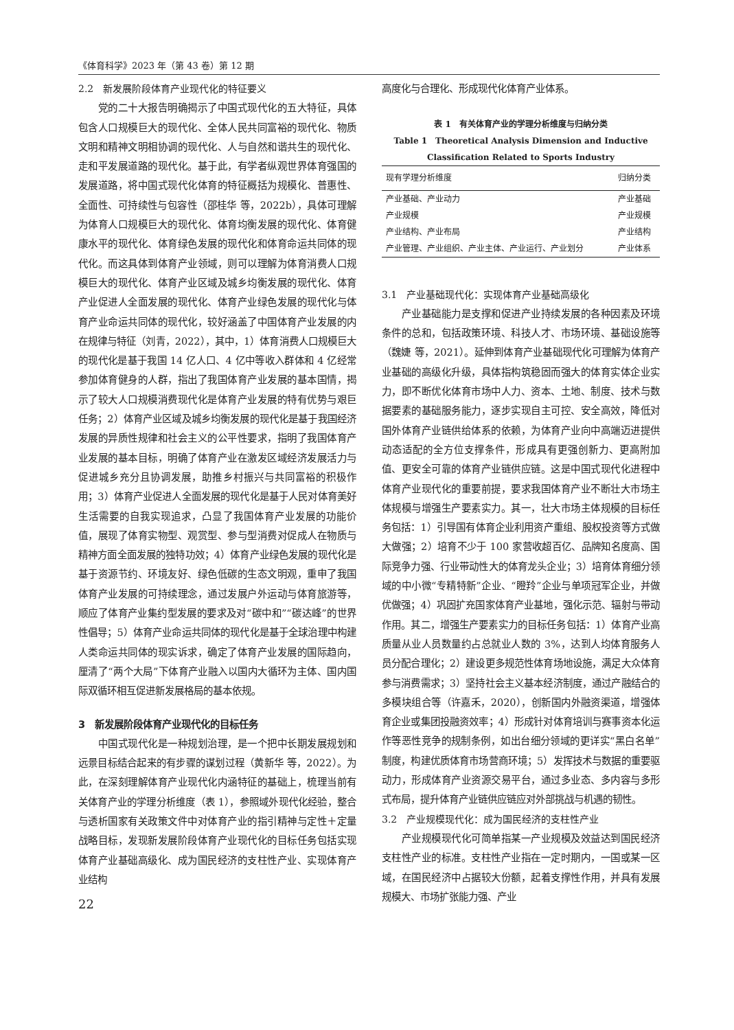《体育科学》2023 年（第 43 卷）第 12 期
2.2　新发展阶段体育产业现代化的特征要义
党的二十大报告明确揭示了中国式现代化的五大特征，具体包含人口规模巨大的现代化、全体人民共同富裕的现代化、物质文明和精神文明相协调的现代化、人与自然和谐共生的现代化、走和平发展道路的现代化。基于此，有学者纵观世界体育强国的发展道路，将中国式现代化体育的特征概括为规模化、普惠性、全面性、可持续性与包容性（邵桂华 等，2022b），具体可理解为体育人口规模巨大的现代化、体育均衡发展的现代化、体育健康水平的现代化、体育绿色发展的现代化和体育命运共同体的现代化。而这具体到体育产业领域，则可以理解为体育消费人口规模巨大的现代化、体育产业区域及城乡均衡发展的现代化、体育产业促进人全面发展的现代化、体育产业绿色发展的现代化与体育产业命运共同体的现代化，较好涵盖了中国体育产业发展的内在规律与特征（刘青，2022），其中，1）体育消费人口规模巨大的现代化是基于我国 14 亿人口、4 亿中等收入群体和 4 亿经常参加体育健身的人群，指出了我国体育产业发展的基本国情，揭示了较大人口规模消费现代化是体育产业发展的特有优势与艰巨任务；2）体育产业区域及城乡均衡发展的现代化是基于我国经济发展的异质性规律和社会主义的公平性要求，指明了我国体育产业发展的基本目标，明确了体育产业在激发区域经济发展活力与促进城乡充分且协调发展，助推乡村振兴与共同富裕的积极作用；3）体育产业促进人全面发展的现代化是基于人民对体育美好生活需要的自我实现追求，凸显了我国体育产业发展的功能价值，展现了体育实物型、观赏型、参与型消费对促成人在物质与精神方面全面发展的独特功效；4）体育产业绿色发展的现代化是基于资源节约、环境友好、绿色低碳的生态文明观，重申了我国体育产业发展的可持续理念，通过发展户外运动与体育旅游等，顺应了体育产业集约型发展的要求及对“碳中和”“碳达峰”的世界性倡导；5）体育产业命运共同体的现代化是基于全球治理中构建人类命运共同体的现实诉求，确定了体育产业发展的国际趋向，厘清了“两个大局”下体育产业融入以国内大循环为主体、国内国际双循环相互促进新发展格局的基本依规。
3　新发展阶段体育产业现代化的目标任务
中国式现代化是一种规划治理，是一个把中长期发展规划和远景目标结合起来的有步骤的谋划过程（黄新华 等，2022）。为此，在深刻理解体育产业现代化内涵特征的基础上，梳理当前有关体育产业的学理分析维度（表 1），参照域外现代化经验，整合与透析国家有关政策文件中对体育产业的指引精神与定性＋定量战略目标，发现新发展阶段体育产业现代化的目标任务包括实现体育产业基础高级化、成为国民经济的支柱性产业、实现体育产业结构
22
高度化与合理化、形成现代化体育产业体系。
表 1　有关体育产业的学理分析维度与归纳分类
Table 1　Theoretical Analysis Dimension and Inductive
Classification Related to Sports Industry
| 现有学理分析维度 | 归纳分类 |
| --- | --- |
| 产业基础、产业动力 | 产业基础 |
| 产业规模 | 产业规模 |
| 产业结构、产业布局 | 产业结构 |
| 产业管理、产业组织、产业主体、产业运行、产业划分 | 产业体系 |
3.1　产业基础现代化：实现体育产业基础高级化
产业基础能力是支撑和促进产业持续发展的各种因素及环境条件的总和，包括政策环境、科技人才、市场环境、基础设施等（魏婕 等，2021）。延伸到体育产业基础现代化可理解为体育产业基础的高级化升级，具体指构筑稳固而强大的体育实体企业实力，即不断优化体育市场中人力、资本、土地、制度、技术与数据要素的基础服务能力，逐步实现自主可控、安全高效，降低对国外体育产业链供给体系的依赖，为体育产业向中高端迈进提供动态适配的全方位支撑条件，形成具有更强创新力、更高附加值、更安全可靠的体育产业链供应链。这是中国式现代化进程中体育产业现代化的重要前提，要求我国体育产业不断壮大市场主体规模与增强生产要素实力。其一，壮大市场主体规模的目标任务包括：1）引导国有体育企业利用资产重组、股权投资等方式做大做强；2）培育不少于 100 家营收超百亿、品牌知名度高、国际竞争力强、行业带动性大的体育龙头企业；3）培育体育细分领域的中小微“专精特新”企业、“瞪羚”企业与单项冠军企业，并做优做强；4）巩固扩充国家体育产业基地，强化示范、辐射与带动作用。其二，增强生产要素实力的目标任务包括：1）体育产业高质量从业人员数量约占总就业人数的 3%，达到人均体育服务人员分配合理化；2）建设更多规范性体育场地设施，满足大众体育参与消费需求；3）坚持社会主义基本经济制度，通过产融结合的多模块组合等（许嘉禾，2020），创新国内外融资渠道，增强体育企业或集团投融资效率；4）形成针对体育培训与赛事资本化运作等恶性竞争的规制条例，如出台细分领域的更详实“黑白名单”制度，构建优质体育市场营商环境；5）发挥技术与数据的重要驱动力，形成体育产业资源交易平台，通过多业态、多内容与多形式布局，提升体育产业链供应链应对外部挑战与机遇的韧性。
3.2　产业规模现代化：成为国民经济的支柱性产业
产业规模现代化可简单指某一产业规模及效益达到国民经济支柱性产业的标准。支柱性产业指在一定时期内，一国或某一区域，在国民经济中占据较大份额，起着支撑性作用，并具有发展规模大、市场扩张能力强、产业